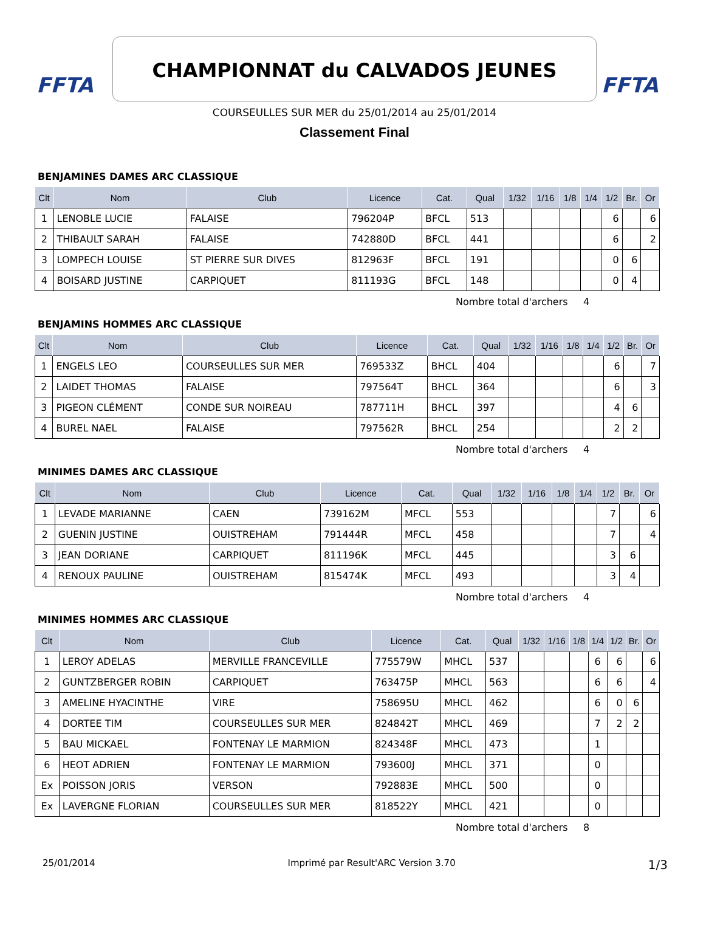FFTA FFTA
CHAMPIONNAT du CALVADOS JEUNES
COURSEULLES SUR MER du 25/01/2014 au 25/01/2014
Classement Final
BENJAMINES DAMES ARC CLASSIQUE
| Clt | Nom | Club | Licence | Cat. | Qual | 1/32 | 1/16 | 1/8 | 1/4 | 1/2 | Br. | Or |
| --- | --- | --- | --- | --- | --- | --- | --- | --- | --- | --- | --- | --- |
| 1 | LENOBLE LUCIE | FALAISE | 796204P | BFCL | 513 | | | | | 6 | | 6 |
| 2 | THIBAULT SARAH | FALAISE | 742880D | BFCL | 441 | | | | | 6 | | 2 |
| 3 | LOMPECH LOUISE | ST PIERRE SUR DIVES | 812963F | BFCL | 191 | | | | | 0 | 6 | |
| 4 | BOISARD JUSTINE | CARPIQUET | 811193G | BFCL | 148 | | | | | 0 | 4 | |
Nombre total d'archers 4
BENJAMINS HOMMES ARC CLASSIQUE
| Clt | Nom | Club | Licence | Cat. | Qual | 1/32 | 1/16 | 1/8 | 1/4 | 1/2 | Br. | Or |
| --- | --- | --- | --- | --- | --- | --- | --- | --- | --- | --- | --- | --- |
| 1 | ENGELS LEO | COURSEULLES SUR MER | 769533Z | BHCL | 404 | | | | | 6 | | 7 |
| 2 | LAIDET THOMAS | FALAISE | 797564T | BHCL | 364 | | | | | 6 | | 3 |
| 3 | PIGEON CLÉMENT | CONDE SUR NOIREAU | 787711H | BHCL | 397 | | | | | 4 | 6 | |
| 4 | BUREL NAEL | FALAISE | 797562R | BHCL | 254 | | | | | 2 | 2 | |
Nombre total d'archers 4
MINIMES DAMES ARC CLASSIQUE
| Clt | Nom | Club | Licence | Cat. | Qual | 1/32 | 1/16 | 1/8 | 1/4 | 1/2 | Br. | Or |
| --- | --- | --- | --- | --- | --- | --- | --- | --- | --- | --- | --- | --- |
| 1 | LEVADE MARIANNE | CAEN | 739162M | MFCL | 553 | | | | | 7 | | 6 |
| 2 | GUENIN JUSTINE | OUISTREHAM | 791444R | MFCL | 458 | | | | | 7 | | 4 |
| 3 | JEAN DORIANE | CARPIQUET | 811196K | MFCL | 445 | | | | | 3 | 6 | |
| 4 | RENOUX PAULINE | OUISTREHAM | 815474K | MFCL | 493 | | | | | 3 | 4 | |
Nombre total d'archers 4
MINIMES HOMMES ARC CLASSIQUE
| Clt | Nom | Club | Licence | Cat. | Qual | 1/32 | 1/16 | 1/8 | 1/4 | 1/2 | Br. | Or |
| --- | --- | --- | --- | --- | --- | --- | --- | --- | --- | --- | --- | --- |
| 1 | LEROY ADELAS | MERVILLE FRANCEVILLE | 775579W | MHCL | 537 | | | | 6 | 6 | | 6 |
| 2 | GUNTZBERGER ROBIN | CARPIQUET | 763475P | MHCL | 563 | | | | 6 | 6 | | 4 |
| 3 | AMELINE HYACINTHE | VIRE | 758695U | MHCL | 462 | | | | 6 | 0 | 6 | |
| 4 | DORTEE TIM | COURSEULLES SUR MER | 824842T | MHCL | 469 | | | | 7 | 2 | 2 | |
| 5 | BAU MICKAEL | FONTENAY LE MARMION | 824348F | MHCL | 473 | | | | 1 | | | |
| 6 | HEOT ADRIEN | FONTENAY LE MARMION | 793600J | MHCL | 371 | | | | 0 | | | |
| Ex | POISSON JORIS | VERSON | 792883E | MHCL | 500 | | | | 0 | | | |
| Ex | LAVERGNE FLORIAN | COURSEULLES SUR MER | 818522Y | MHCL | 421 | | | | 0 | | | |
Nombre total d'archers 8
25/01/2014 Imprimé par Result'ARC Version 3.70 1/3